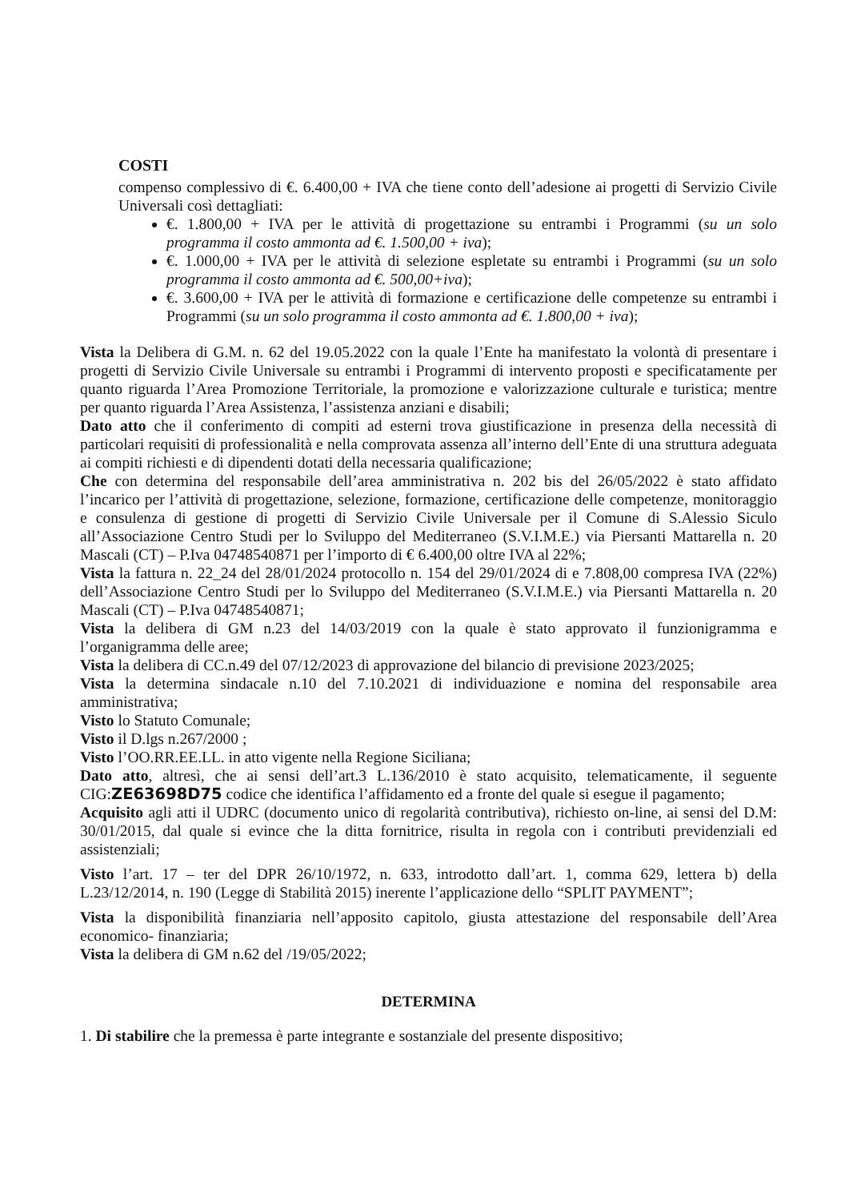COSTI
compenso complessivo di €. 6.400,00 + IVA che tiene conto dell’adesione ai progetti di Servizio Civile Universali così dettagliati:
€. 1.800,00 + IVA per le attività di progettazione su entrambi i Programmi (su un solo programma il costo ammonta ad €. 1.500,00 + iva);
€. 1.000,00 + IVA per le attività di selezione espletate su entrambi i Programmi (su un solo programma il costo ammonta ad €. 500,00+iva);
€. 3.600,00 + IVA per le attività di formazione e certificazione delle competenze su entrambi i Programmi (su un solo programma il costo ammonta ad €. 1.800,00 + iva);
Vista la Delibera di G.M. n. 62 del 19.05.2022 con la quale l’Ente ha manifestato la volontà di presentare i progetti di Servizio Civile Universale su entrambi i Programmi di intervento proposti e specificatamente per quanto riguarda l’Area Promozione Territoriale, la promozione e valorizzazione culturale e turistica; mentre per quanto riguarda l’Area Assistenza, l’assistenza anziani e disabili;
Dato atto che il conferimento di compiti ad esterni trova giustificazione in presenza della necessità di particolari requisiti di professionalità e nella comprovata assenza all’interno dell’Ente di una struttura adeguata ai compiti richiesti e di dipendenti dotati della necessaria qualificazione;
Che con determina del responsabile dell’area amministrativa n. 202 bis del 26/05/2022 è stato affidato l’incarico per l’attività di progettazione, selezione, formazione, certificazione delle competenze, monitoraggio e consulenza di gestione di progetti di Servizio Civile Universale per il Comune di S.Alessio Siculo all’Associazione Centro Studi per lo Sviluppo del Mediterraneo (S.V.I.M.E.) via Piersanti Mattarella n. 20 Mascali (CT) – P.Iva 04748540871 per l’importo di € 6.400,00 oltre IVA al 22%;
Vista la fattura n. 22_24 del 28/01/2024 protocollo n. 154 del 29/01/2024 di e 7.808,00 compresa IVA (22%) dell’Associazione Centro Studi per lo Sviluppo del Mediterraneo (S.V.I.M.E.) via Piersanti Mattarella n. 20 Mascali (CT) – P.Iva 04748540871;
Vista la delibera di GM n.23 del 14/03/2019 con la quale è stato approvato il funzionigramma e l’organigramma delle aree;
Vista la delibera di CC.n.49 del 07/12/2023 di approvazione del bilancio di previsione 2023/2025;
Vista la determina sindacale n.10 del 7.10.2021 di individuazione e nomina del responsabile area amministrativa;
Visto lo Statuto Comunale;
Visto il D.lgs n.267/2000 ;
Visto l’OO.RR.EE.LL. in atto vigente nella Regione Siciliana;
Dato atto, altresì, che ai sensi dell’art.3 L.136/2010 è stato acquisito, telematicamente, il seguente CIG:ZE63698D75 codice che identifica l’affidamento ed a fronte del quale si esegue il pagamento;
Acquisito agli atti il UDRC (documento unico di regolarità contributiva), richiesto on-line, ai sensi del D.M: 30/01/2015, dal quale si evince che la ditta fornitrice, risulta in regola con i contributi previdenziali ed assistenziali;
Visto l’art. 17 – ter del DPR 26/10/1972, n. 633, introdotto dall’art. 1, comma 629, lettera b) della L.23/12/2014, n. 190 (Legge di Stabilità 2015) inerente l’applicazione dello “SPLIT PAYMENT”;
Vista la disponibilità finanziaria nell’apposito capitolo, giusta attestazione del responsabile dell’Area economico- finanziaria;
Vista la delibera di GM n.62 del /19/05/2022;
DETERMINA
1. Di stabilire che la premessa è parte integrante e sostanziale del presente dispositivo;